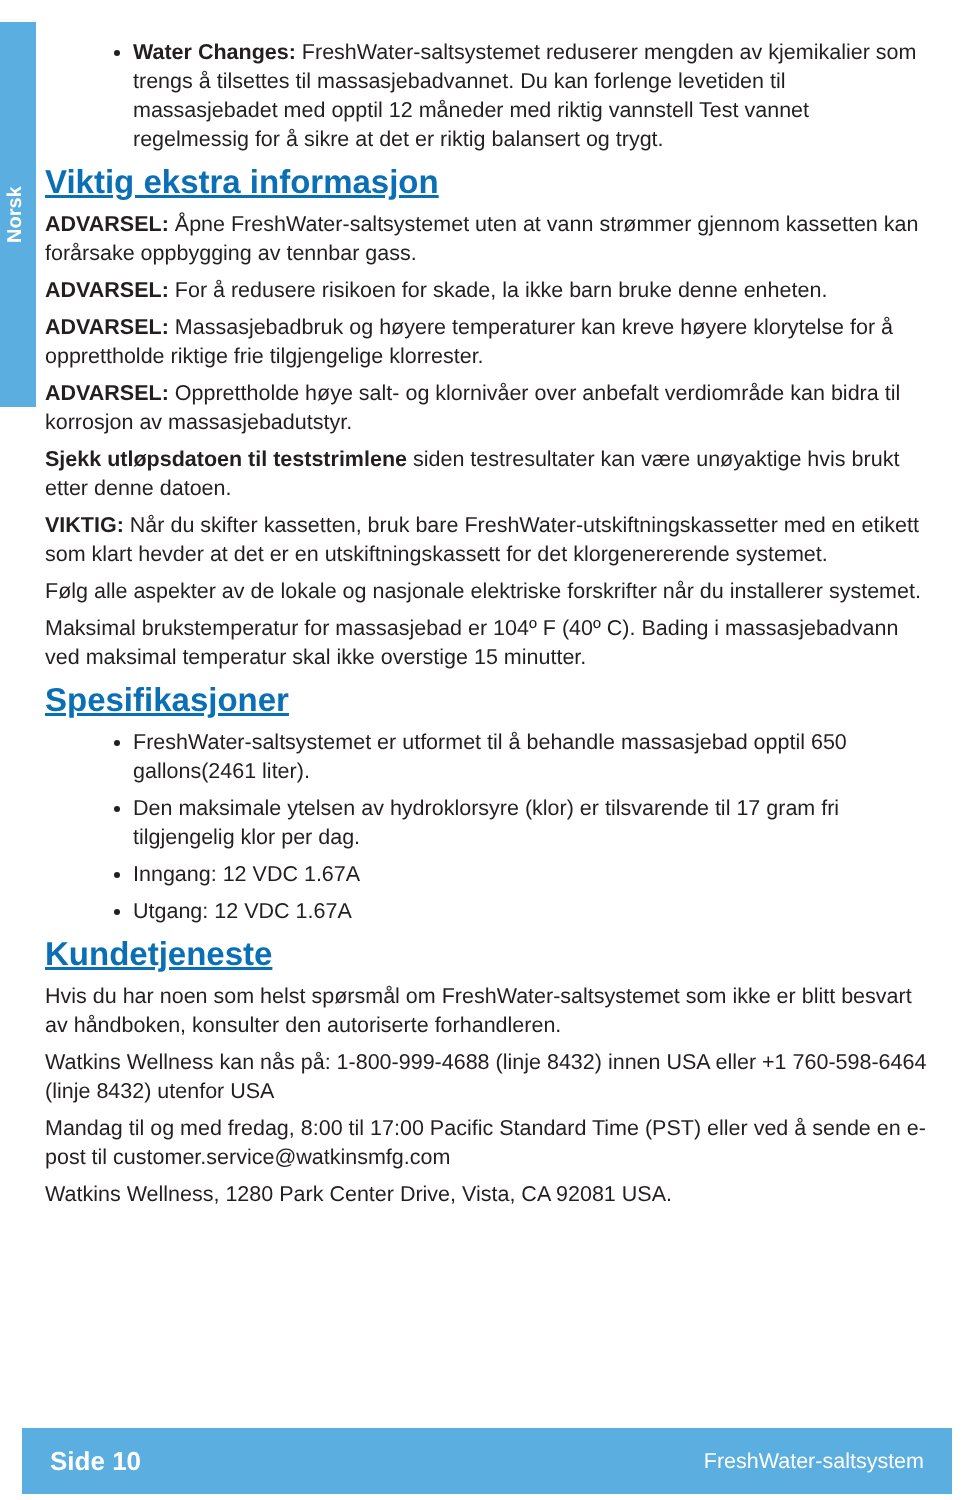Norsk
Water Changes: FreshWater-saltsystemet reduserer mengden av kjemikalier som trengs å tilsettes til massasjebadvannet. Du kan forlenge levetiden til massasjebadet med opptil 12 måneder med riktig vannstell Test vannet regelmessig for å sikre at det er riktig balansert og trygt.
Viktig ekstra informasjon
ADVARSEL: Åpne FreshWater-saltsystemet uten at vann strømmer gjennom kassetten kan forårsake oppbygging av tennbar gass.
ADVARSEL: For å redusere risikoen for skade, la ikke barn bruke denne enheten.
ADVARSEL: Massasjebadbruk og høyere temperaturer kan kreve høyere klorytelse for å opprettholde riktige frie tilgjengelige klorrester.
ADVARSEL: Opprettholde høye salt- og klornivåer over anbefalt verdiområde kan bidra til korrosjon av massasjebadutstyr.
Sjekk utløpsdatoen til teststrimlene siden testresultater kan være unøyaktige hvis brukt etter denne datoen.
VIKTIG: Når du skifter kassetten, bruk bare FreshWater-utskiftningskassetter med en etikett som klart hevder at det er en utskiftningskassett for det klorgenererende systemet.
Følg alle aspekter av de lokale og nasjonale elektriske forskrifter når du installerer systemet.
Maksimal brukstemperatur for massasjebad er 104º F (40º C). Bading i massasjebadvann ved maksimal temperatur skal ikke overstige 15 minutter.
Spesifikasjoner
FreshWater-saltsystemet er utformet til å behandle massasjebad opptil 650 gallons(2461 liter).
Den maksimale ytelsen av hydroklorsyre (klor) er tilsvarende til 17 gram fri tilgjengelig klor per dag.
Inngang: 12 VDC 1.67A
Utgang: 12 VDC 1.67A
Kundetjeneste
Hvis du har noen som helst spørsmål om FreshWater-saltsystemet som ikke er blitt besvart av håndboken, konsulter den autoriserte forhandleren.
Watkins Wellness kan nås på: 1-800-999-4688 (linje 8432) innen USA eller +1 760-598-6464 (linje 8432) utenfor USA
Mandag til og med fredag, 8:00 til 17:00 Pacific Standard Time (PST) eller ved å sende en e-post til customer.service@watkinsmfg.com
Watkins Wellness, 1280 Park Center Drive, Vista, CA 92081 USA.
Side 10 FreshWater-saltsystem